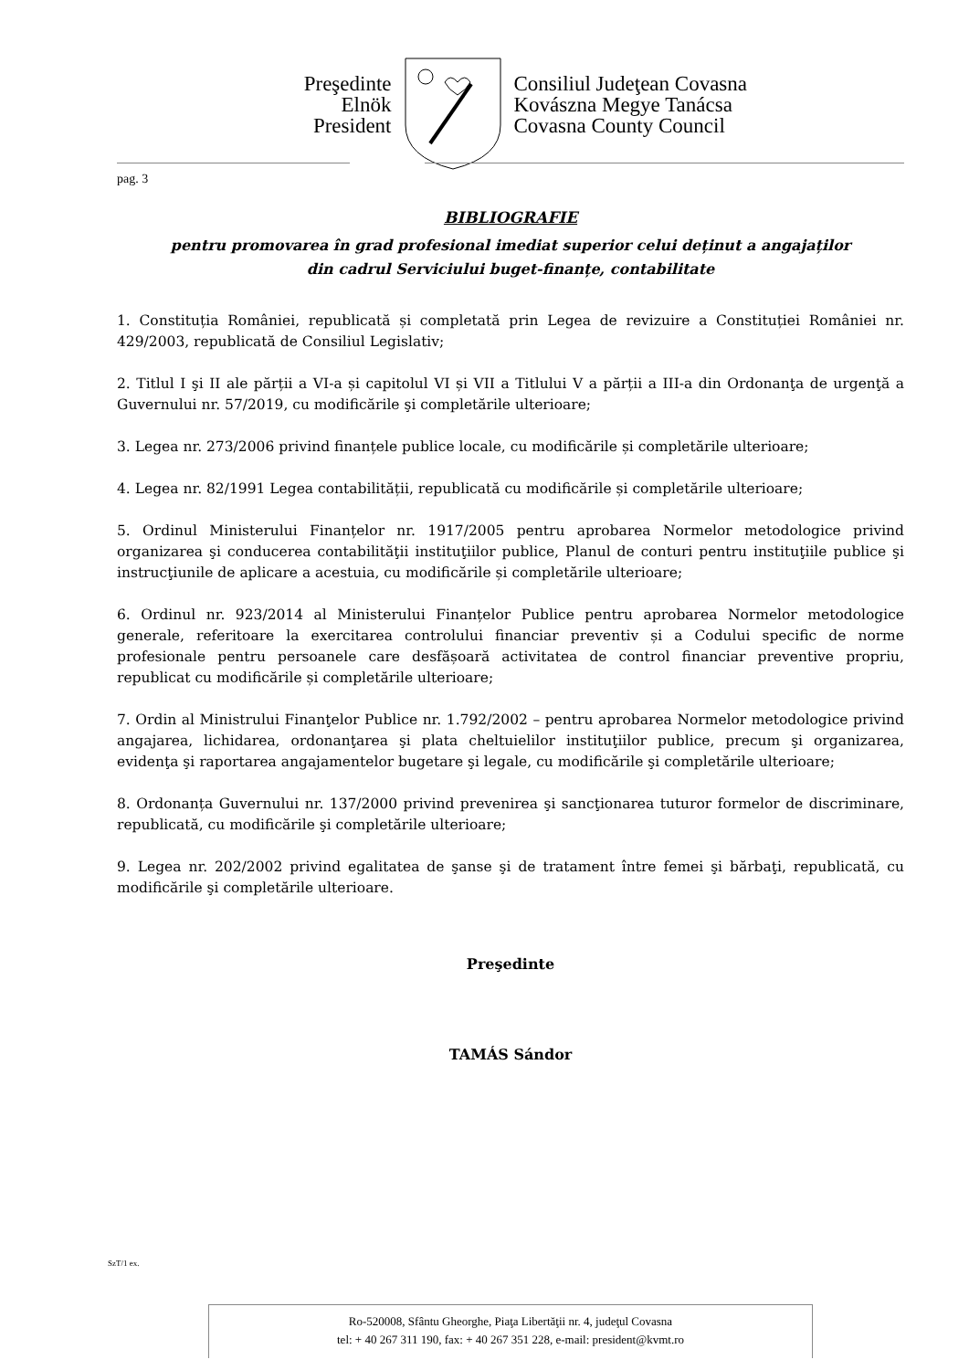Preşedinte
Elnök
President
Consiliul Judeţean Covasna
Kovászna Megye Tanácsa
Covasna County Council
pag. 3
BIBLIOGRAFIE
pentru promovarea în grad profesional imediat superior celui deținut a angajaților
din cadrul Serviciului buget-finanțe, contabilitate
1. Constituția României, republicată și completată prin Legea de revizuire a Constituției României nr. 429/2003, republicată de Consiliul Legislativ;
2. Titlul I şi II ale părții a VI-a și capitolul VI și VII a Titlului V a părții a III-a din Ordonanţa de urgenţă a Guvernului nr. 57/2019, cu modificările şi completările ulterioare;
3. Legea nr. 273/2006 privind finanțele publice locale, cu modificările și completările ulterioare;
4. Legea nr. 82/1991 Legea contabilității, republicată cu modificările și completările ulterioare;
5. Ordinul Ministerului Finanțelor nr. 1917/2005 pentru aprobarea Normelor metodologice privind organizarea şi conducerea contabilităţii instituţiilor publice, Planul de conturi pentru instituţiile publice şi instrucţiunile de aplicare a acestuia, cu modificările și completările ulterioare;
6. Ordinul nr. 923/2014 al Ministerului Finanțelor Publice pentru aprobarea Normelor metodologice generale, referitoare la exercitarea controlului financiar preventiv și a Codului specific de norme profesionale pentru persoanele care desfășoară activitatea de control financiar preventive propriu, republicat cu modificările și completările ulterioare;
7. Ordin al Ministrului Finanţelor Publice nr. 1.792/2002 – pentru aprobarea Normelor metodologice privind angajarea, lichidarea, ordonanţarea şi plata cheltuielilor instituţiilor publice, precum şi organizarea, evidenţa şi raportarea angajamentelor bugetare şi legale, cu modificările şi completările ulterioare;
8. Ordonanța Guvernului nr. 137/2000 privind prevenirea şi sancţionarea tuturor formelor de discriminare, republicată, cu modificările şi completările ulterioare;
9. Legea nr. 202/2002 privind egalitatea de şanse şi de tratament între femei şi bărbaţi, republicată, cu modificările şi completările ulterioare.
Preşedinte
TAMÁS Sándor
SzT/1 ex.
Ro-520008, Sfântu Gheorghe, Piaţa Libertăţii nr. 4, judeţul Covasna
tel: + 40 267 311 190, fax: + 40 267 351 228, e-mail: president@kvmt.ro